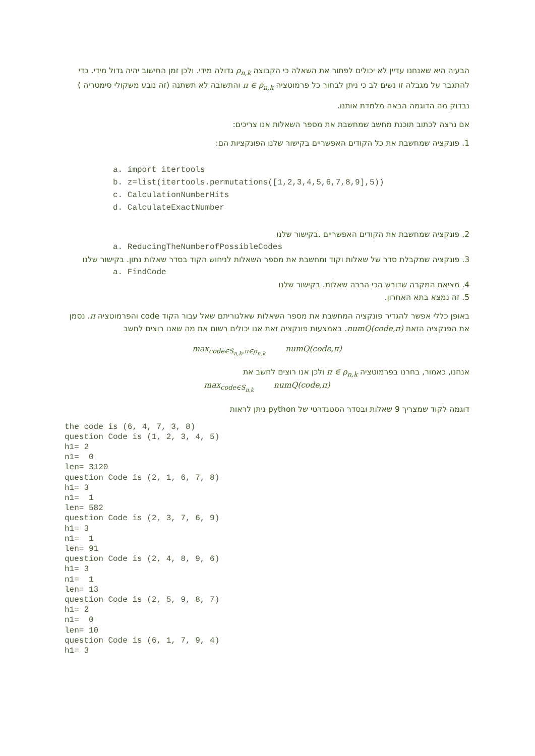הבעיה היא שאנחנו עדיין לא יכולים לפתור את השאלה כי הקבוצה ρ<sub>n,k</sub> גדולה מידי. ולכן זמן החישוב יהיה גדול מידי. כדי להתגבר על מגבלה זו נשים לב כי ניתן לבחור כל פרמוטציה π ∈ ρ<sub>n,k</sub> והתשובה לא תשתנה (זה נובע משקולי סימטריה )
נבדוק מה הדוגמה הבאה מלמדת אותנו.
אם נרצה לכתוב תוכנת מחשב שמחשבת את מספר השאלות אנו צריכים:
1. פונקציה שמחשבת את כל הקודים האפשריים בקישור שלנו הפונקציות הם:
a. import itertools
b. z=list(itertools.permutations([1,2,3,4,5,6,7,8,9],5))
c. CalculationNumberHits
d. CalculateExactNumber
2. פונקציה שמחשבת את הקודים האפשריים .בקישור שלנו
a. ReducingTheNumberofPossibleCodes
3. פונקציה שמקבלת סדר של שאלות וקוד ומחשבת את מספר השאלות לניחוש הקוד בסדר שאלות נתון. בקישור שלנו
a. FindCode
4. מציאת המקרה שדורש הכי הרבה שאלות. בקישור שלנו
5. זה נמצא בתא האחרון.
באופן כללי אפשר להגדיר פונקציה המחשבת את מספר השאלות שאלגוריתם שאל עבור הקוד code והפרמוטציה π. נסמן את הפנקציה הזאת numQ(code,π). באמצעות פונקציה זאת אנו יכולים רשום את מה שאנו רוצים לחשב
max<sub>code∈S<sub>n,k</sub>,π∈ρ<sub>n,k</sub></sub> numQ(code,π)
אנחנו, כאמור, בחרנו בפרמוטציה π ∈ ρ<sub>n,k</sub> ולכן אנו רוצים לחשב את
max<sub>code∈S<sub>n,k</sub></sub> numQ(code,π)
דוגמה לקוד שמצריך 9 שאלות ובסדר הסטנדרטי של python ניתן לראות
the code is (6, 4, 7, 3, 8)
question Code is (1, 2, 3, 4, 5)
h1= 2
n1=  0
len= 3120
question Code is (2, 1, 6, 7, 8)
h1= 3
n1=  1
len= 582
question Code is (2, 3, 7, 6, 9)
h1= 3
n1=  1
len= 91
question Code is (2, 4, 8, 9, 6)
h1= 3
n1=  1
len= 13
question Code is (2, 5, 9, 8, 7)
h1= 2
n1=  0
len= 10
question Code is (6, 1, 7, 9, 4)
h1= 3